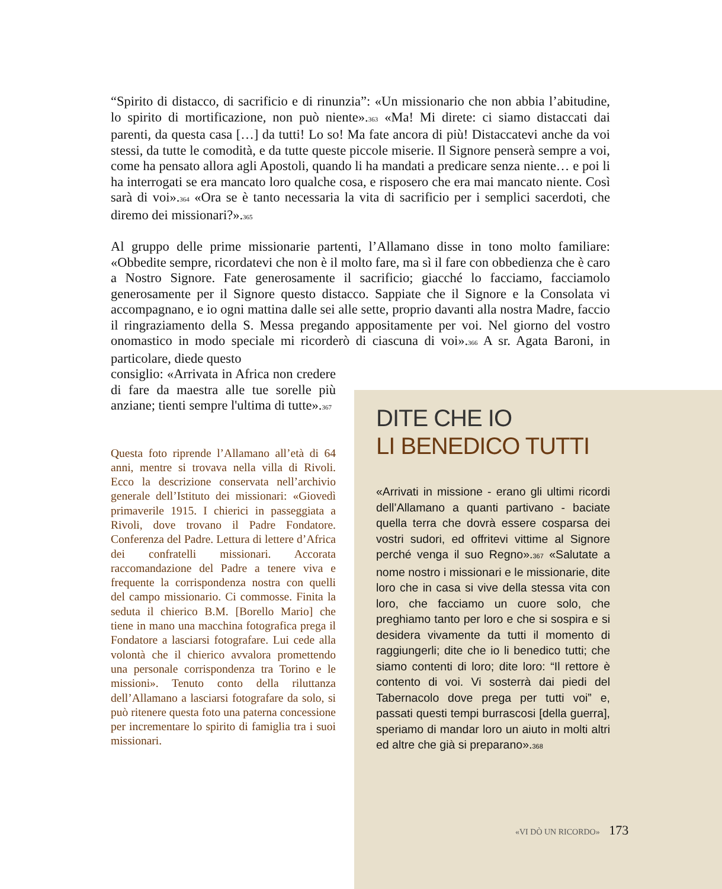“Spirito di distacco, di sacrificio e di rinunzia”: «Un missionario che non abbia l’abitudine, lo spirito di mortificazione, non può niente».<sup>363</sup> «Ma! Mi direte: ci siamo distaccati dai parenti, da questa casa […] da tutti! Lo so! Ma fate ancora di più! Distaccatevi anche da voi stessi, da tutte le comodità, e da tutte queste piccole miserie. Il Signore penserà sempre a voi, come ha pensato allora agli Apostoli, quando li ha mandati a predicare senza niente… e poi li ha interrogati se era mancato loro qualche cosa, e risposero che era mai mancato niente. Così sarà di voi».<sup>364</sup> «Ora se è tanto necessaria la vita di sacrificio per i semplici sacerdoti, che diremo dei missionari?».<sup>365</sup>
Al gruppo delle prime missionarie partenti, l’Allamano disse in tono molto familiare: «Obbedite sempre, ricordatevi che non è il molto fare, ma sì il fare con obbedienza che è caro a Nostro Signore. Fate generosamente il sacrificio; giacché lo facciamo, facciamolo generosamente per il Signore questo distacco. Sappiate che il Signore e la Consolata vi accompagnano, e io ogni mattina dalle sei alle sette, proprio davanti alla nostra Madre, faccio il ringraziamento della S. Messa pregando appositamente per voi. Nel giorno del vostro onomastico in modo speciale mi ricorderò di ciascuna di voi».<sup>366</sup> A sr. Agata Baroni, in particolare, diede questo
consiglio: «Arrivata in Africa non credere di fare da maestra alle tue sorelle più anziane; tienti sempre l'ultima di tutte».<sup>367</sup>
Questa foto riprende l’Allamano all’età di 64 anni, mentre si trovava nella villa di Rivoli. Ecco la descrizione conservata nell’archivio generale dell’Istituto dei missionari: «Giovedì primaverile 1915. I chierici in passeggiata a Rivoli, dove trovano il Padre Fondatore. Conferenza del Padre. Lettura di lettere d’Africa dei confratelli missionari. Accorata raccomandazione del Padre a tenere viva e frequente la corrispondenza nostra con quelli del campo missionario. Ci commosse. Finita la seduta il chierico B.M. [Borello Mario] che tiene in mano una macchina fotografica prega il Fondatore a lasciarsi fotografare. Lui cede alla volontà che il chierico avvalora promettendo una personale corrispondenza tra Torino e le missioni». Tenuto conto della riluttanza dell’Allamano a lasciarsi fotografare da solo, si può ritenere questa foto una paterna concessione per incrementare lo spirito di famiglia tra i suoi missionari.
DITE CHE IO
LI BENEDICO TUTTI
«Arrivati in missione - erano gli ultimi ricordi dell’Allamano a quanti partivano - baciate quella terra che dovrà essere cosparsa dei vostri sudori, ed offritevi vittime al Signore perché venga il suo Regno».<sup>367</sup> «Salutate a nome nostro i missionari e le missionarie, dite loro che in casa si vive della stessa vita con loro, che facciamo un cuore solo, che preghiamo tanto per loro e che si sospira e si desidera vivamente da tutti il momento di raggiungerli; dite che io li benedico tutti; che siamo contenti di loro; dite loro: “Il rettore è contento di voi. Vi sosterrà dai piedi del Tabernacolo dove prega per tutti voi” e, passati questi tempi burrascosi [della guerra], speriamo di mandar loro un aiuto in molti altri ed altre che già si preparano».<sup>368</sup>
«VI DÒ UN RICORDO» 173